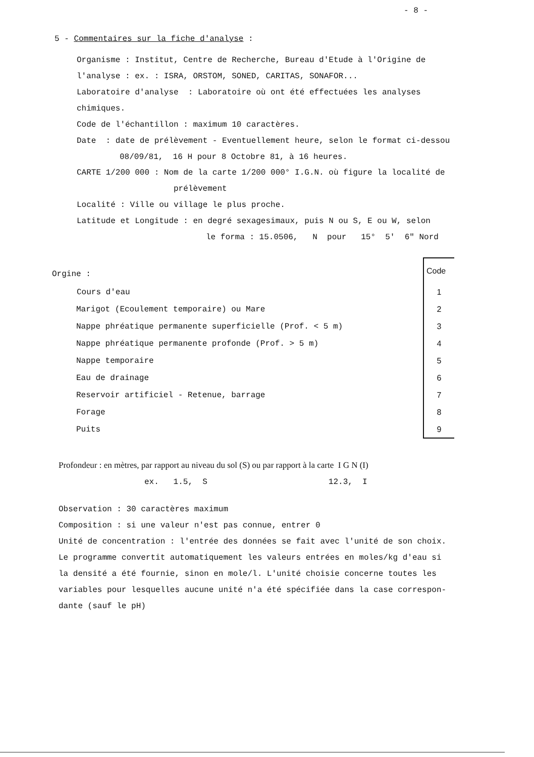- 8 -
5 - Commentaires sur la fiche d'analyse :
Organisme : Institut, Centre de Recherche, Bureau d'Etude à l'Origine de
l'analyse : ex. : ISRA, ORSTOM, SONED, CARITAS, SONAFOR...
Laboratoire d'analyse : Laboratoire où ont été effectuées les analyses
chimiques.
Code de l'échantillon : maximum 10 caractères.
Date : date de prélèvement - Eventuellement heure, selon le format ci-dessou
08/09/81, 16 H pour 8 Octobre 81, à 16 heures.
CARTE 1/200 000 : Nom de la carte 1/200 000° I.G.N. où figure la localité de
prélèvement
Localité : Ville ou village le plus proche.
Latitude et Longitude : en degré sexagesimaux, puis N ou S, E ou W, selon
le forma : 15.0506, N pour 15° 5' 6" Nord
Orgine :
| | Code |
| --- | --- |
| Cours d'eau | 1 |
| Marigot (Ecoulement temporaire) ou Mare | 2 |
| Nappe phréatique permanente superficielle (Prof. < 5 m) | 3 |
| Nappe phréatique permanente profonde (Prof. > 5 m) | 4 |
| Nappe temporaire | 5 |
| Eau de drainage | 6 |
| Reservoir artificiel - Retenue, barrage | 7 |
| Forage | 8 |
| Puits | 9 |
Profondeur : en mètres, par rapport au niveau du sol (S) ou par rapport à la carte I G N (I)
ex. 1.5, S 12.3, I
Observation : 30 caractères maximum
Composition : si une valeur n'est pas connue, entrer 0
Unité de concentration : l'entrée des données se fait avec l'unité de son choix.
Le programme convertit automatiquement les valeurs entrées en moles/kg d'eau si
la densité a été fournie, sinon en mole/l. L'unité choisie concerne toutes les
variables pour lesquelles aucune unité n'a été spécifiée dans la case correspon-
dante (sauf le pH)